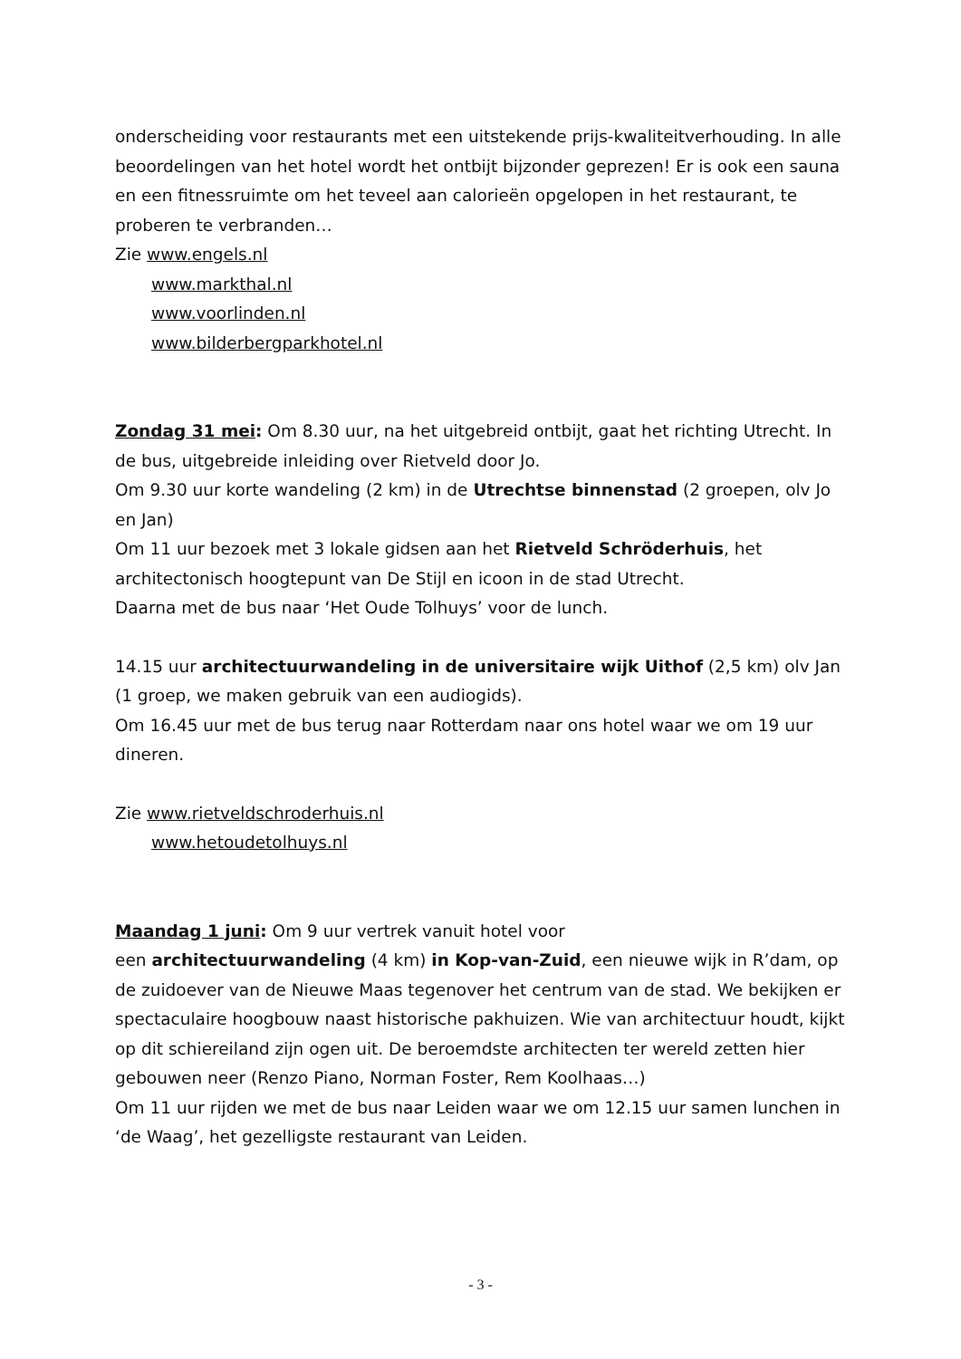onderscheiding voor restaurants met een uitstekende prijs-kwaliteitverhouding. In alle beoordelingen van het hotel wordt het ontbijt bijzonder geprezen! Er is ook een sauna en een fitnessruimte om het teveel aan calorieën opgelopen in het restaurant, te proberen te verbranden…
Zie www.engels.nl
www.markthal.nl
www.voorlinden.nl
www.bilderbergparkhotel.nl
Zondag 31 mei: Om 8.30 uur, na het uitgebreid ontbijt, gaat het richting Utrecht. In de bus, uitgebreide inleiding over Rietveld door Jo.
Om 9.30 uur korte wandeling (2 km) in de Utrechtse binnenstad (2 groepen, olv Jo en Jan)
Om 11 uur bezoek met 3 lokale gidsen aan het Rietveld Schröderhuis, het architectonisch hoogtepunt van De Stijl en icoon in de stad Utrecht.
Daarna met de bus naar ‘Het Oude Tolhuys’ voor de lunch.
14.15 uur architectuurwandeling in de universitaire wijk Uithof (2,5 km) olv Jan (1 groep, we maken gebruik van een audiogids).
Om 16.45 uur met de bus terug naar Rotterdam naar ons hotel waar we om 19 uur dineren.
Zie www.rietveldschroderhuis.nl
www.hetoudetolhuys.nl
Maandag 1 juni: Om 9 uur vertrek vanuit hotel voor
een architectuurwandeling (4 km) in Kop-van-Zuid, een nieuwe wijk in R’dam, op de zuidoever van de Nieuwe Maas tegenover het centrum van de stad. We bekijken er spectaculaire hoogbouw naast historische pakhuizen. Wie van architectuur houdt, kijkt op dit schiereiland zijn ogen uit. De beroemdste architecten ter wereld zetten hier gebouwen neer (Renzo Piano, Norman Foster, Rem Koolhaas…)
Om 11 uur rijden we met de bus naar Leiden waar we om 12.15 uur samen lunchen in ‘de Waag’, het gezelligste restaurant van Leiden.
- 3 -